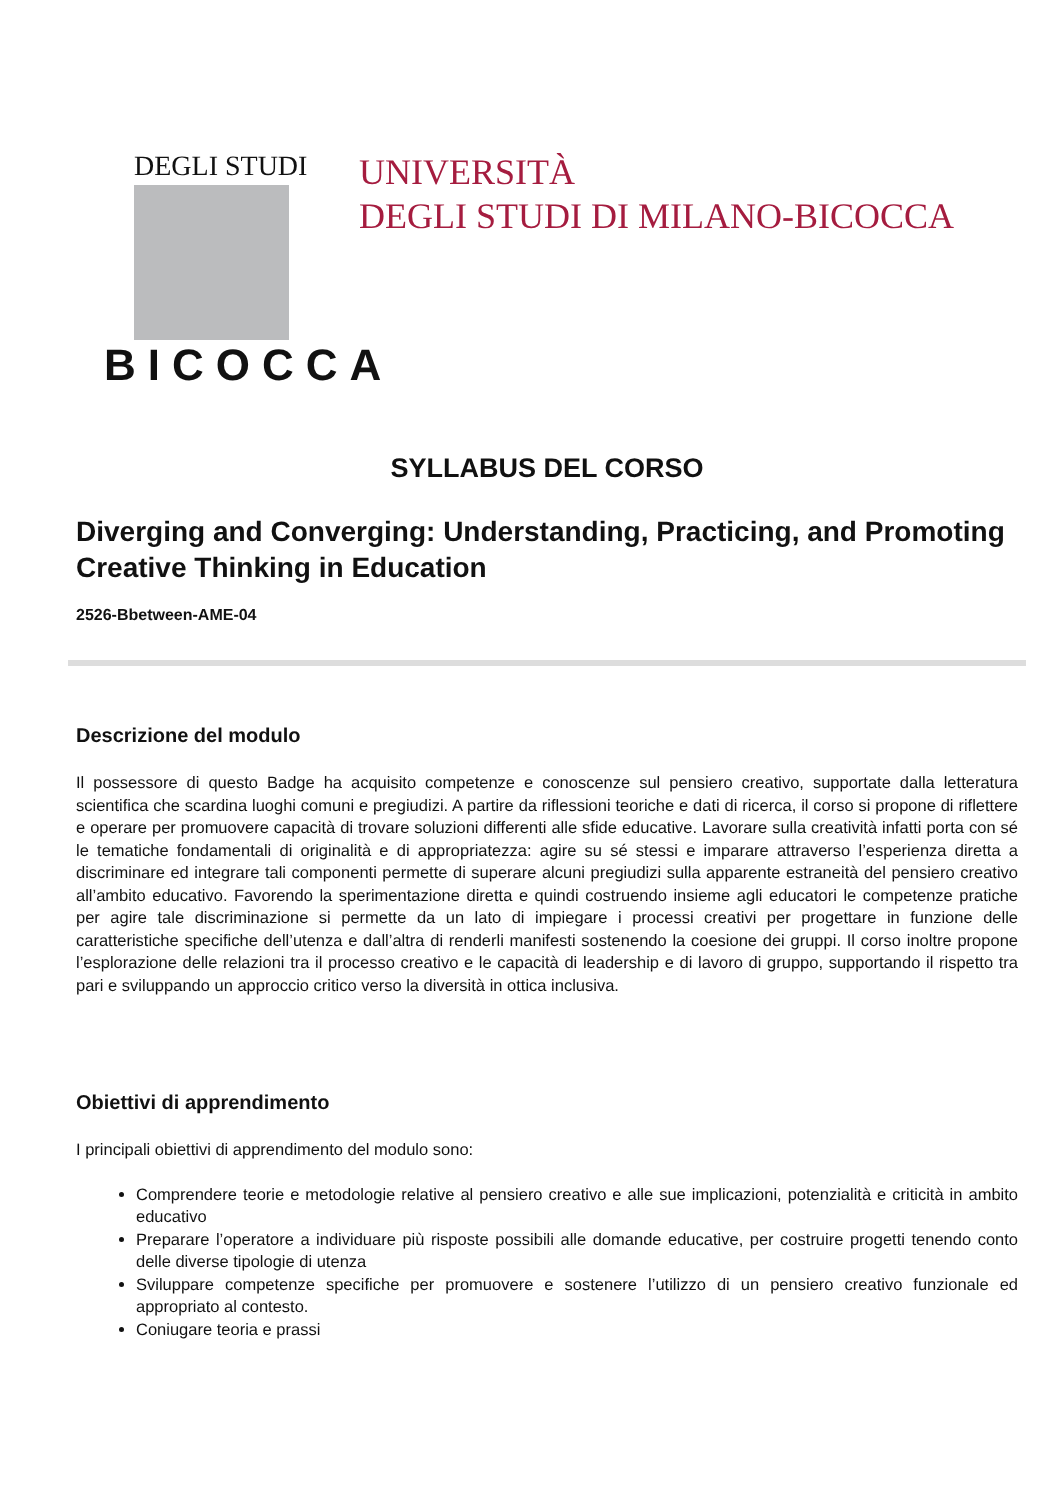DEGLI STUDI
BICOCCA
UNIVERSITÀ
DEGLI STUDI DI MILANO-BICOCCA
SYLLABUS DEL CORSO
Diverging and Converging: Understanding, Practicing, and Promoting Creative Thinking in Education
2526-Bbetween-AME-04
Descrizione del modulo
Il possessore di questo Badge ha acquisito competenze e conoscenze sul pensiero creativo, supportate dalla letteratura scientifica che scardina luoghi comuni e pregiudizi. A partire da riflessioni teoriche e dati di ricerca, il corso si propone di riflettere e operare per promuovere capacità di trovare soluzioni differenti alle sfide educative. Lavorare sulla creatività infatti porta con sé le tematiche fondamentali di originalità e di appropriatezza: agire su sé stessi e imparare attraverso l’esperienza diretta a discriminare ed integrare tali componenti permette di superare alcuni pregiudizi sulla apparente estraneità del pensiero creativo all’ambito educativo. Favorendo la sperimentazione diretta e quindi costruendo insieme agli educatori le competenze pratiche per agire tale discriminazione si permette da un lato di impiegare i processi creativi per progettare in funzione delle caratteristiche specifiche dell’utenza e dall’altra di renderli manifesti sostenendo la coesione dei gruppi. Il corso inoltre propone l’esplorazione delle relazioni tra il processo creativo e le capacità di leadership e di lavoro di gruppo, supportando il rispetto tra pari e sviluppando un approccio critico verso la diversità in ottica inclusiva.
Obiettivi di apprendimento
I principali obiettivi di apprendimento del modulo sono:
Comprendere teorie e metodologie relative al pensiero creativo e alle sue implicazioni, potenzialità e criticità in ambito educativo
Preparare l’operatore a individuare più risposte possibili alle domande educative, per costruire progetti tenendo conto delle diverse tipologie di utenza
Sviluppare competenze specifiche per promuovere e sostenere l’utilizzo di un pensiero creativo funzionale ed appropriato al contesto.
Coniugare teoria e prassi